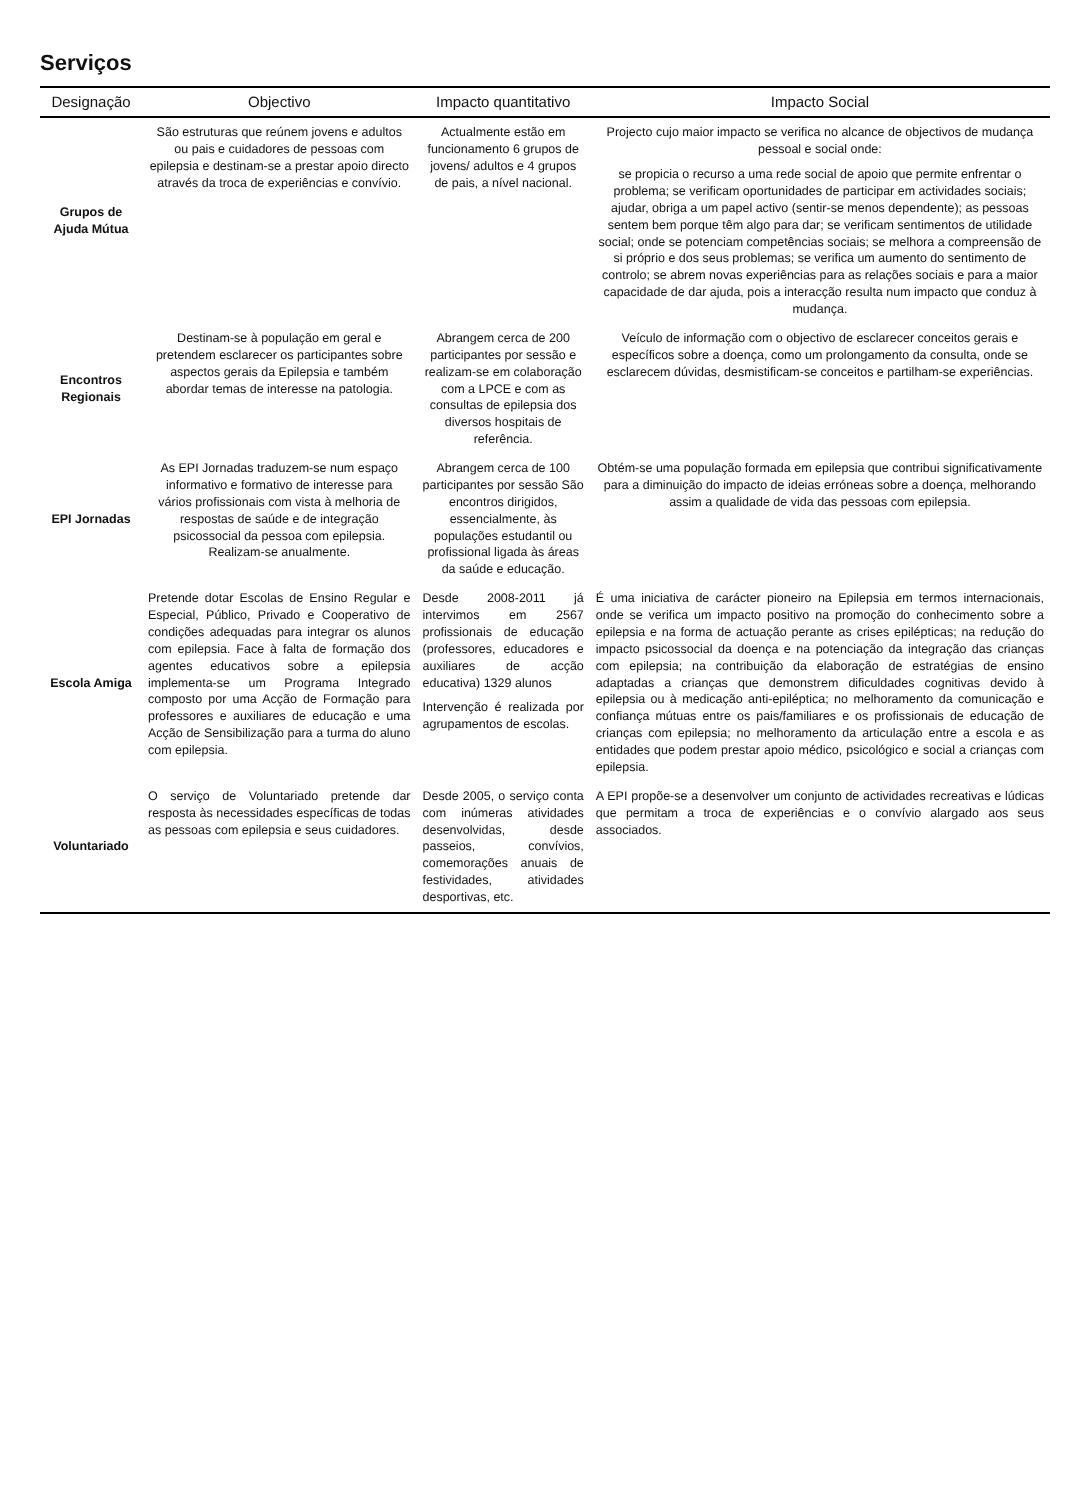Serviços
| Designação | Objectivo | Impacto quantitativo | Impacto Social |
| --- | --- | --- | --- |
| Grupos de Ajuda Mútua | São estruturas que reúnem jovens e adultos ou pais e cuidadores de pessoas com epilepsia e destinam-se a prestar apoio directo através da troca de experiências e convívio. | Actualmente estão em funcionamento 6 grupos de jovens/ adultos e 4 grupos de pais, a nível nacional. | Projecto cujo maior impacto se verifica no alcance de objectivos de mudança pessoal e social onde: se propicia o recurso a uma rede social de apoio que permite enfrentar o problema; se verificam oportunidades de participar em actividades sociais; ajudar, obriga a um papel activo (sentir-se menos dependente); as pessoas sentem bem porque têm algo para dar; se verificam sentimentos de utilidade social; onde se potenciam competências sociais; se melhora a compreensão de si próprio e dos seus problemas; se verifica um aumento do sentimento de controlo; se abrem novas experiências para as relações sociais e para a maior capacidade de dar ajuda, pois a interacção resulta num impacto que conduz à mudança. |
| Encontros Regionais | Destinam-se à população em geral e pretendem esclarecer os participantes sobre aspectos gerais da Epilepsia e também abordar temas de interesse na patologia. | Abrangem cerca de 200 participantes por sessão e realizam-se em colaboração com a LPCE e com as consultas de epilepsia dos diversos hospitais de referência. | Veículo de informação com o objectivo de esclarecer conceitos gerais e específicos sobre a doença, como um prolongamento da consulta, onde se esclarecem dúvidas, desmistificam-se conceitos e partilham-se experiências. |
| EPI Jornadas | As EPI Jornadas traduzem-se num espaço informativo e formativo de interesse para vários profissionais com vista à melhoria de respostas de saúde e de integração psicossocial da pessoa com epilepsia. Realizam-se anualmente. | Abrangem cerca de 100 participantes por sessão São encontros dirigidos, essencialmente, às populações estudantil ou profissional ligada às áreas da saúde e educação. | Obtém-se uma população formada em epilepsia que contribui significativamente para a diminuição do impacto de ideias erróneas sobre a doença, melhorando assim a qualidade de vida das pessoas com epilepsia. |
| Escola Amiga | Pretende dotar Escolas de Ensino Regular e Especial, Público, Privado e Cooperativo de condições adequadas para integrar os alunos com epilepsia. Face à falta de formação dos agentes educativos sobre a epilepsia implementa-se um Programa Integrado composto por uma Acção de Formação para professores e auxiliares de educação e uma Acção de Sensibilização para a turma do aluno com epilepsia. | Desde 2008-2011 já intervimos em 2567 profissionais de educação (professores, educadores e auxiliares de acção educativa) 1329 alunos Intervenção é realizada por agrupamentos de escolas. | É uma iniciativa de carácter pioneiro na Epilepsia em termos internacionais, onde se verifica um impacto positivo na promoção do conhecimento sobre a epilepsia e na forma de actuação perante as crises epilépticas; na redução do impacto psicossocial da doença e na potenciação da integração das crianças com epilepsia; na contribuição da elaboração de estratégias de ensino adaptadas a crianças que demonstrem dificuldades cognitivas devido à epilepsia ou à medicação anti-epiléptica; no melhoramento da comunicação e confiança mútuas entre os pais/familiares e os profissionais de educação de crianças com epilepsia; no melhoramento da articulação entre a escola e as entidades que podem prestar apoio médico, psicológico e social a crianças com epilepsia. |
| Voluntariado | O serviço de Voluntariado pretende dar resposta às necessidades específicas de todas as pessoas com epilepsia e seus cuidadores. | Desde 2005, o serviço conta com inúmeras atividades desenvolvidas, desde passeios, convívios, comemorações anuais de festividades, atividades desportivas, etc. | A EPI propõe-se a desenvolver um conjunto de actividades recreativas e lúdicas que permitam a troca de experiências e o convívio alargado aos seus associados. |